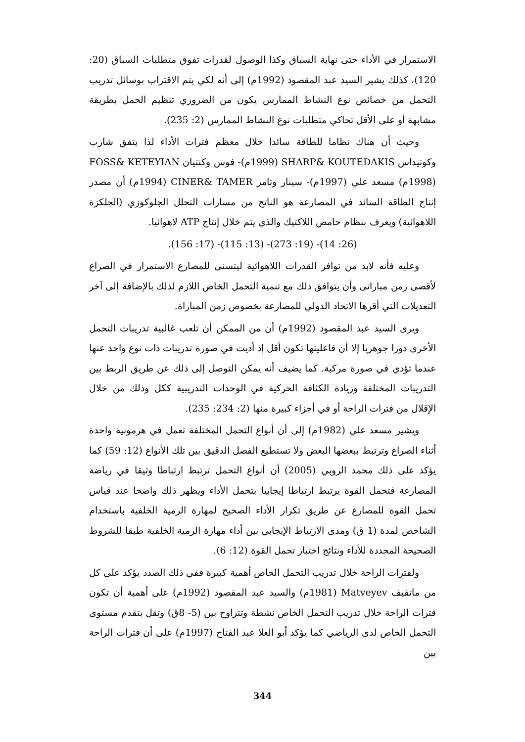الاستمرار في الأداء حتى نهاية السباق وكذا الوصول لقدرات تفوق متطلبات السباق (20: 120)، كذلك يشير السيد عبد المقصود (1992م) إلى أنه لكي يتم الاقتراب بوسائل تدريب التحمل من خصائص نوع النشاط الممارس يكون من الضروري تنظيم الحمل بطريقة مشابهة أو على الأقل تحاكي متطلبات نوع النشاط الممارس (2: 235).
وحيث أن هناك نظاما للطاقة سائدا خلال معظم فترات الأداء لذا يتفق شارب وكوتيداس SHARP& KOUTEDAKIS (1999م)- فوس وكنتيان FOSS& KETEYIAN (1998م) مسعد علي (1997م)- سينار وتامر CINER& TAMER (1994م) أن مصدر إنتاج الطاقة السائد في المصارعة هو الناتج من مسارات التحلل الجلوكوزي (الجلكزة اللاهوائية) ويعرف بنظام حامض اللاكتيك والذي يتم خلال إنتاج ATP لاهوائيا.
(26: 14)- (19: 273)- (13: 115)- (17: 156).
وعليه فأنه لابد من توافر القدرات اللاهوائية ليتسنى للمصارع الاستمرار في الصراع لأقصى زمن مباراتى وأن يتوافق ذلك مع تنمية التحمل الخاص اللازم لذلك بالإضافة إلى آخر التعديلات التي أقرها الاتحاد الدولي للمصارعة بخصوص زمن المباراة.
ويرى السيد عبد المقصود (1992م) أن من الممكن أن تلعب غالبية تدريبات التحمل الأخرى دورا جوهريا إلا أن فاعليتها تكون أقل إذ أديت في صورة تدريبات ذات نوع واحد عنها عندما تؤدي في صورة مركبة. كما يضيف أنه يمكن التوصل إلى ذلك عن طريق الربط بين التدريبات المختلفة وزيادة الكثافة الحركية في الوحدات التدريبية ككل وذلك من خلال الإقلال من فترات الراحة أو في أجزاء كبيرة منها (2: 234: 235).
ويشير مسعد علي (1982م) إلى أن أنواع التحمل المختلفة تعمل في هرمونية واحدة أثناء الصراع وترتبط ببعضها البعض ولا تستطيع الفصل الدقيق بين تلك الأنواع (12: 59) كما يؤكد على ذلك محمد الروبي (2005) أن أنواع التحمل ترتبط ارتباطا وثيقا في رياضة المصارعة فتحمل القوة يرتبط ارتباطا إيجابيا بتحمل الأداء ويظهر ذلك واضحا عند قياس تحمل القوة للمصارع عن طريق تكرار الأداء الصحيح لمهارة الرمية الخلفية باستخدام الشاخص لمدة (1 ق) ومدى الارتباط الإيجابي بين أداء مهارة الرمية الخلفية طبقا للشروط الصحيحة المحددة للأداء ونتائج اختبار تحمل القوة (12: 6).
ولفترات الراحة خلال تدريب التحمل الخاص أهمية كبيرة ففي ذلك الصدد يؤكد على كل من ماتفيف Matveyev (1981م) والسيد عبد المقصود (1992م) على أهمية أن تكون فترات الراحة خلال تدريب التحمل الخاص نشطة وتتراوح بين (5- 8ق) وتقل بتقدم مستوى التحمل الخاص لدى الرياضي كما يؤكد أبو العلا عبد الفتاح (1997م) على أن فترات الراحة بين
344